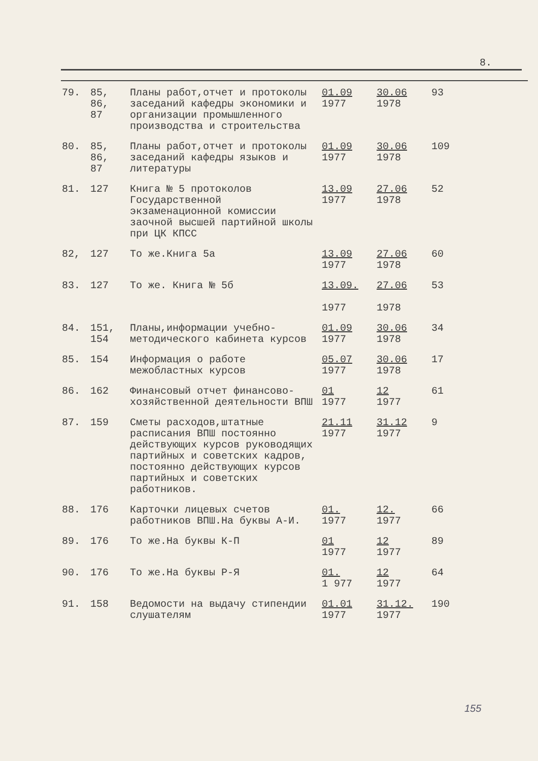8.
| 79. | 85, 86, 87 | Планы работ,отчет и протоколы заседаний кафедры экономики и организации промышленного производства и строительства | 01.09 1977 | 30.06 1978 | 93 |
| 80. | 85, 86, 87 | Планы работ,отчет и протоколы заседаний кафедры языков и литературы | 01.09 1977 | 30.06 1978 | 109 |
| 81. | 127 | Книга № 5 протоколов Государственной экзаменационной комиссии заочной высшей партийной школы при ЦК КПСС | 13.09 1977 | 27.06 1978 | 52 |
| 82, | 127 | То же.Книга 5а | 13.09 1977 | 27.06 1978 | 60 |
| 83. | 127 | То же. Книга № 5б | 13.09. 1977 | 27.06 1978 | 53 |
| 84. | 151, 154 | Планы,информации учебно-методического кабинета курсов | 01.09 1977 | 30.06 1978 | 34 |
| 85. | 154 | Информация о работе межобластных курсов | 05.07 1977 | 30.06 1978 | 17 |
| 86. | 162 | Финансовый отчет финансово-хозяйственной деятельности ВПШ | 01 1977 | 12 1977 | 61 |
| 87. | 159 | Сметы расходов,штатные расписания ВПШ постоянно действующих курсов руководящих партийных и советских кадров, постоянно действующих курсов партийных и советских работников. | 21.11 1977 | 31.12 1977 | 9 |
| 88. | 176 | Карточки лицевых счетов работников ВПШ.На буквы А-И. | 01. 1977 | 12. 1977 | 66 |
| 89. | 176 | То же.На буквы К-П | 01 1977 | 12 1977 | 89 |
| 90. | 176 | То же.На буквы Р-Я | 01. 1 977 | 12 1977 | 64 |
| 91. | 158 | Ведомости на выдачу стипендии слушателям | 01.01 1977 | 31.12. 1977 | 190 |
155